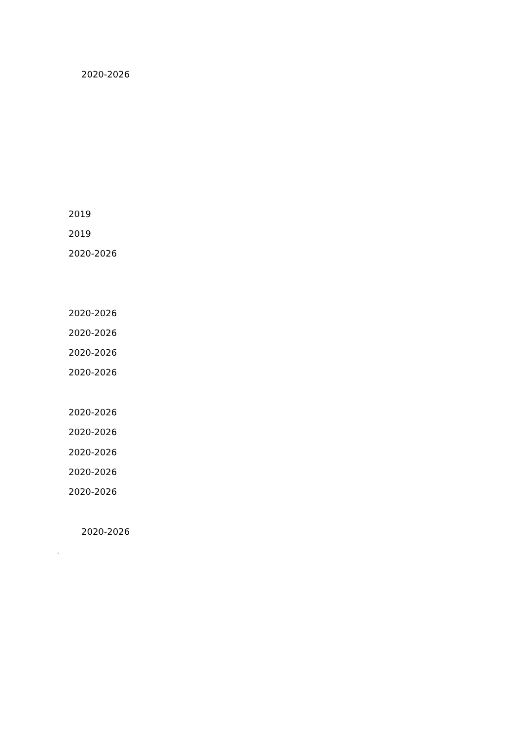2020-2026
2019
2019
2020-2026
2020-2026
2020-2026
2020-2026
2020-2026
2020-2026
2020-2026
2020-2026
2020-2026
2020-2026
2020-2026
.